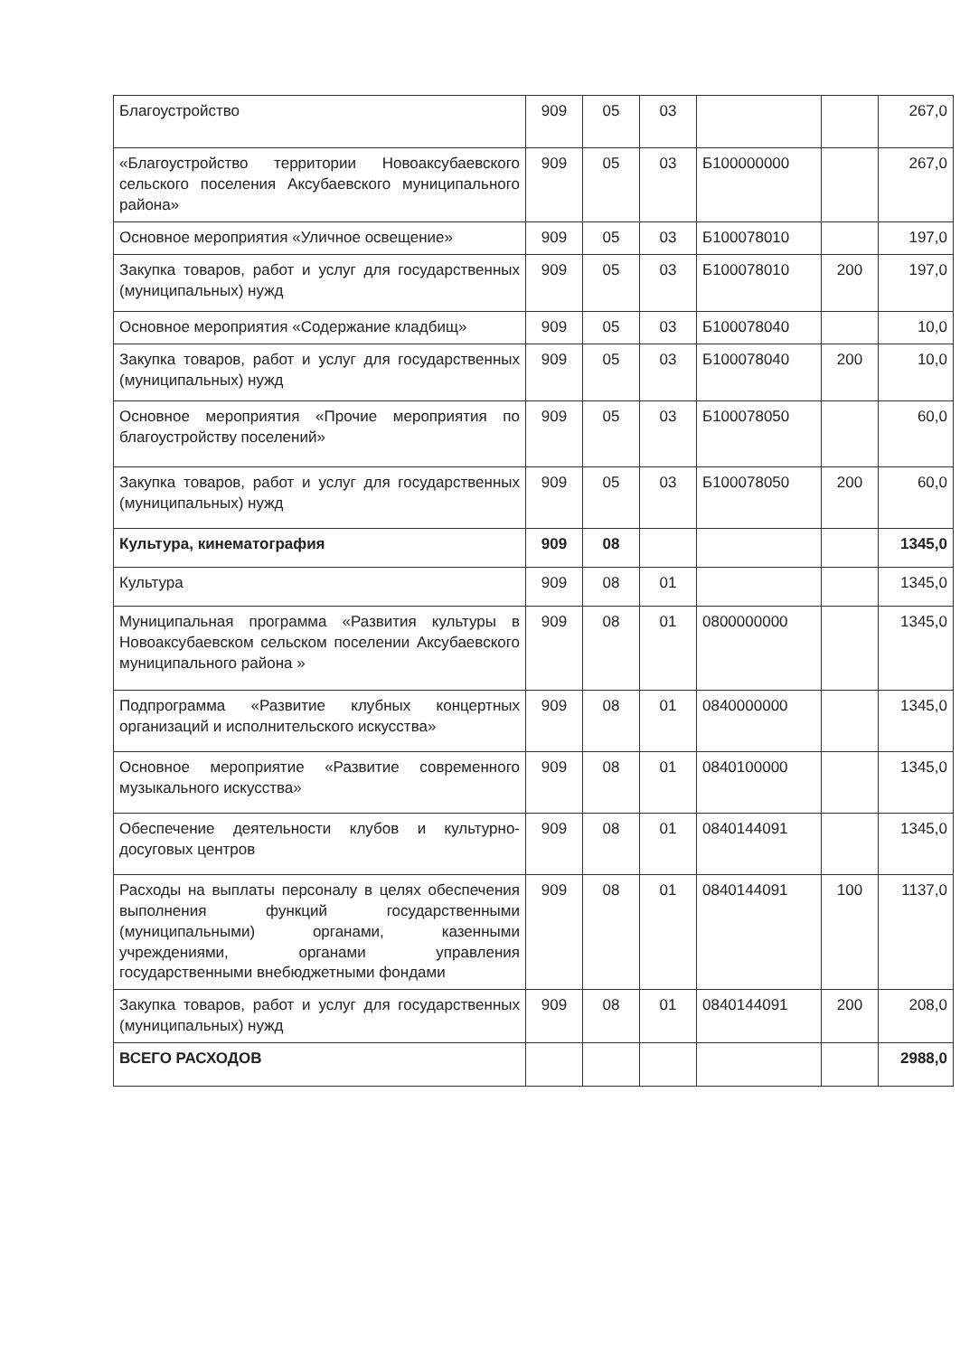| Благоустройство | 909 | 05 | 03 | | | 267,0 |
| «Благоустройство территории Новоаксубаевского сельского поселения Аксубаевского муниципального района» | 909 | 05 | 03 | Б100000000 | | 267,0 |
| Основное мероприятия «Уличное освещение» | 909 | 05 | 03 | Б100078010 | | 197,0 |
| Закупка товаров, работ и услуг для государственных (муниципальных) нужд | 909 | 05 | 03 | Б100078010 | 200 | 197,0 |
| Основное мероприятия «Содержание кладбищ» | 909 | 05 | 03 | Б100078040 | | 10,0 |
| Закупка товаров, работ и услуг для государственных (муниципальных) нужд | 909 | 05 | 03 | Б100078040 | 200 | 10,0 |
| Основное мероприятия «Прочие мероприятия по благоустройству поселений» | 909 | 05 | 03 | Б100078050 | | 60,0 |
| Закупка товаров, работ и услуг для государственных (муниципальных) нужд | 909 | 05 | 03 | Б100078050 | 200 | 60,0 |
| Культура, кинематография | 909 | 08 | | | | 1345,0 |
| Культура | 909 | 08 | 01 | | | 1345,0 |
| Муниципальная программа «Развития культуры в Новоаксубаевском сельском поселении Аксубаевского муниципального района » | 909 | 08 | 01 | 0800000000 | | 1345,0 |
| Подпрограмма «Развитие клубных концертных организаций и исполнительского искусства» | 909 | 08 | 01 | 0840000000 | | 1345,0 |
| Основное мероприятие «Развитие современного музыкального искусства» | 909 | 08 | 01 | 0840100000 | | 1345,0 |
| Обеспечение деятельности клубов и культурно-досуговых центров | 909 | 08 | 01 | 0840144091 | | 1345,0 |
| Расходы на выплаты персоналу в целях обеспечения выполнения функций государственными (муниципальными) органами, казенными учреждениями, органами управления государственными внебюджетными фондами | 909 | 08 | 01 | 0840144091 | 100 | 1137,0 |
| Закупка товаров, работ и услуг для государственных (муниципальных) нужд | 909 | 08 | 01 | 0840144091 | 200 | 208,0 |
| ВСЕГО РАСХОДОВ | | | | | | 2988,0 |